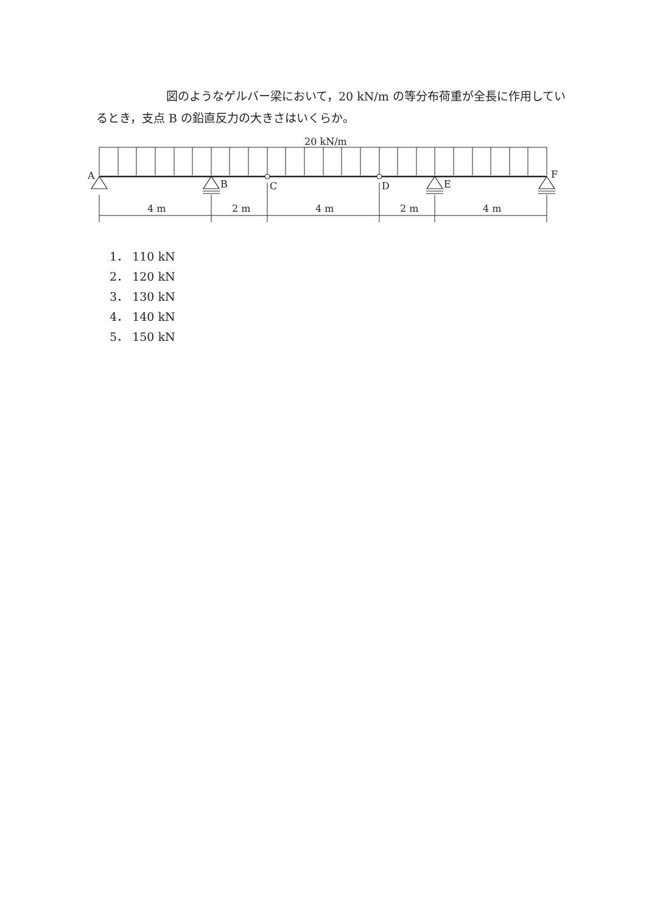図のようなゲルバー梁において，20 kN/m の等分布荷重が全長に作用しているとき，支点 B の鉛直反力の大きさはいくらか。
20 kN/m
A
B
C
D
E
F
4 m
2 m
4 m
2 m
4 m
1． 110 kN
2． 120 kN
3． 130 kN
4． 140 kN
5． 150 kN